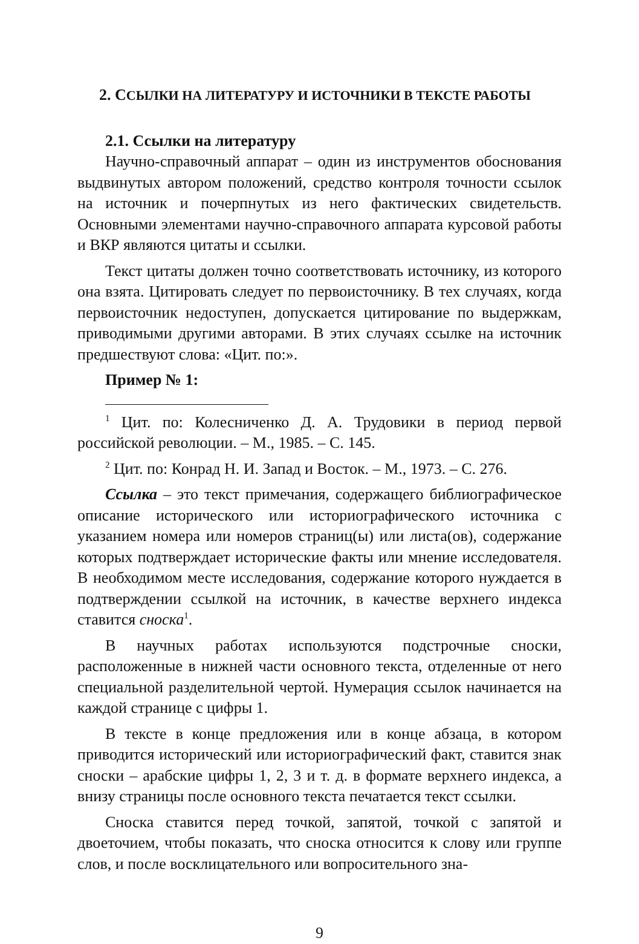2. ССЫЛКИ НА ЛИТЕРАТУРУ И ИСТОЧНИКИ В ТЕКСТЕ РАБОТЫ
2.1. Ссылки на литературу
Научно-справочный аппарат – один из инструментов обоснования выдвинутых автором положений, средство контроля точности ссылок на источник и почерпнутых из него фактических свидетельств. Основными элементами научно-справочного аппарата курсовой работы и ВКР являются цитаты и ссылки.
Текст цитаты должен точно соответствовать источнику, из которого она взята. Цитировать следует по первоисточнику. В тех случаях, когда первоисточник недоступен, допускается цитирование по выдержкам, приводимыми другими авторами. В этих случаях ссылке на источник предшествуют слова: «Цит. по:».
Пример № 1:
<sup>1</sup> Цит. по: Колесниченко Д. А. Трудовики в период первой российской революции. – М., 1985. – С. 145.
<sup>2</sup> Цит. по: Конрад Н. И. Запад и Восток. – М., 1973. – С. 276.
Ссылка – это текст примечания, содержащего библиографическое описание исторического или историографического источника с указанием номера или номеров страниц(ы) или листа(ов), содержание которых подтверждает исторические факты или мнение исследователя. В необходимом месте исследования, содержание которого нуждается в подтверждении ссылкой на источник, в качестве верхнего индекса ставится сноска<sup>1</sup>.
В научных работах используются подстрочные сноски, расположенные в нижней части основного текста, отделенные от него специальной разделительной чертой. Нумерация ссылок начинается на каждой странице с цифры 1.
В тексте в конце предложения или в конце абзаца, в котором приводится исторический или историографический факт, ставится знак сноски – арабские цифры 1, 2, 3 и т. д. в формате верхнего индекса, а внизу страницы после основного текста печатается текст ссылки.
Сноска ставится перед точкой, запятой, точкой с запятой и двоеточием, чтобы показать, что сноска относится к слову или группе слов, и после восклицательного или вопросительного зна-
9